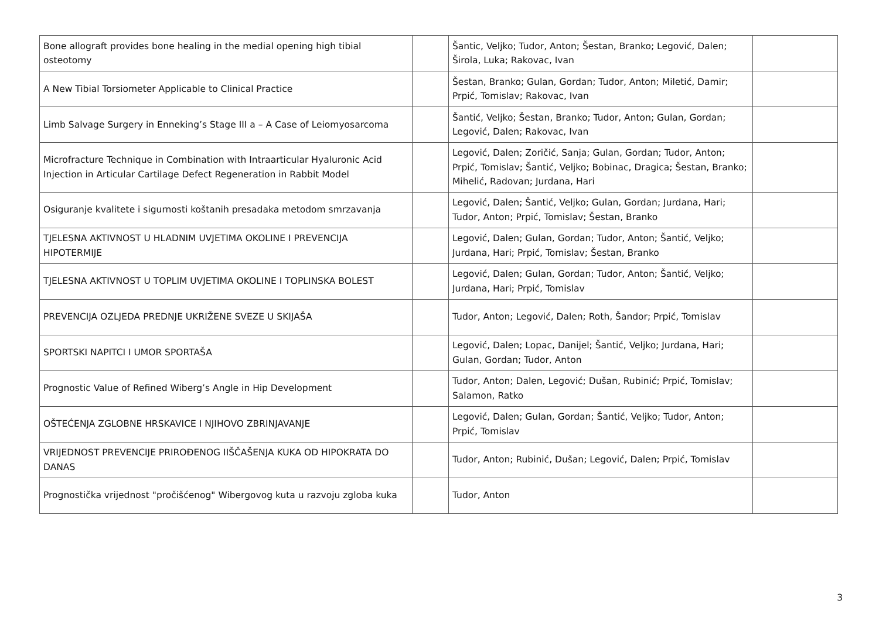| Bone allograft provides bone healing in the medial opening high tibial osteotomy | | Šantic, Veljko; Tudor, Anton; Šestan, Branko; Legović, Dalen; Širola, Luka; Rakovac, Ivan | |
| A New Tibial Torsiometer Applicable to Clinical Practice | | Šestan, Branko; Gulan, Gordan; Tudor, Anton; Miletić, Damir; Prpić, Tomislav; Rakovac, Ivan | |
| Limb Salvage Surgery in Enneking’s Stage III a – A Case of Leiomyosarcoma | | Šantić, Veljko; Šestan, Branko; Tudor, Anton; Gulan, Gordan; Legović, Dalen; Rakovac, Ivan | |
| Microfracture Technique in Combination with Intraarticular Hyaluronic Acid Injection in Articular Cartilage Defect Regeneration in Rabbit Model | | Legović, Dalen; Zoričić, Sanja; Gulan, Gordan; Tudor, Anton; Prpić, Tomislav; Šantić, Veljko; Bobinac, Dragica; Šestan, Branko; Mihelić, Radovan; Jurdana, Hari | |
| Osiguranje kvalitete i sigurnosti koštanih presadaka metodom smrzavanja | | Legović, Dalen; Šantić, Veljko; Gulan, Gordan; Jurdana, Hari; Tudor, Anton; Prpić, Tomislav; Šestan, Branko | |
| TJELESNA AKTIVNOST U HLADNIM UVJETIMA OKOLINE I PREVENCIJA HIPOTERMIJE | | Legović, Dalen; Gulan, Gordan; Tudor, Anton; Šantić, Veljko; Jurdana, Hari; Prpić, Tomislav; Šestan, Branko | |
| TJELESNA AKTIVNOST U TOPLIM UVJETIMA OKOLINE I TOPLINSKA BOLEST | | Legović, Dalen; Gulan, Gordan; Tudor, Anton; Šantić, Veljko; Jurdana, Hari; Prpić, Tomislav | |
| PREVENCIJA OZLJEDA PREDNJE UKRIŽENE SVEZE U SKIJAŠA | | Tudor, Anton; Legović, Dalen; Roth, Šandor; Prpić, Tomislav | |
| SPORTSKI NAPITCI I UMOR SPORTAŠA | | Legović, Dalen; Lopac, Danijel; Šantić, Veljko; Jurdana, Hari; Gulan, Gordan; Tudor, Anton | |
| Prognostic Value of Refined Wiberg’s Angle in Hip Development | | Tudor, Anton; Dalen, Legović; Dušan, Rubinić; Prpić, Tomislav; Salamon, Ratko | |
| OŠTEĆENJA ZGLOBNE HRSKAVICE I NJIHOVO ZBRINJAVANJE | | Legović, Dalen; Gulan, Gordan; Šantić, Veljko; Tudor, Anton; Prpić, Tomislav | |
| VRIJEDNOST PREVENCIJE PRIROĐENOG IIŠČAŠENJA KUKA OD HIPOKRATA DO DANAS | | Tudor, Anton; Rubinić, Dušan; Legović, Dalen; Prpić, Tomislav | |
| Prognostička vrijednost "pročišćenog" Wibergovog kuta u razvoju zgloba kuka | | Tudor, Anton | |
3